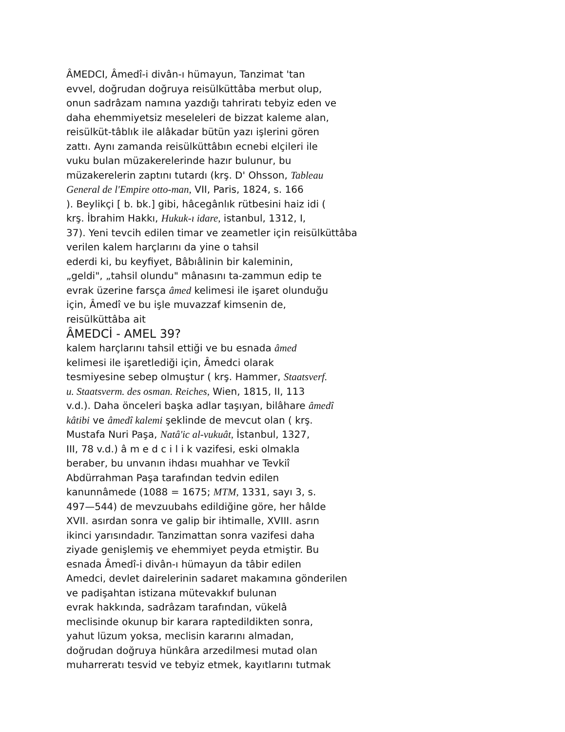ÂMEDCI, Âmedî-i divân-ı hümayun, Tanzimat 'tan
evvel, doğrudan doğruya reisülküttâba merbut olup,
onun sadrâzam namına yazdığı tahriratı tebyiz eden ve
daha ehemmiyetsiz meseleleri de bizzat kaleme alan,
reisülküt-tâblık ile alâkadar bütün yazı işlerini gören
zattı. Aynı zamanda reisülküttâbın ecnebi elçileri ile
vuku bulan müzakerelerinde hazır bulunur, bu
müzakerelerin zaptını tutardı (krş. D' Ohsson, Tableau
General de l'Empire otto-man, VII, Paris, 1824, s. 166
). Beylikçi [ b. bk.] gibi, hâcegânlık rütbesini haiz idi (
krş. İbrahim Hakkı, Hukuk-ı idare, istanbul, 1312, I,
37). Yeni tevcih edilen timar ve zeametler için reisülküttâba
verilen kalem harçlarını da yine o tahsil
ederdi ki, bu keyfiyet, Bâbıâlinin bir kaleminin,
„geldi", „tahsil olundu" mânasını ta-zammun edip te
evrak üzerine farsça âmed kelimesi ile işaret olunduğu
için, Âmedî ve bu işle muvazzaf kimsenin de,
reisülküttâba ait
ÂMEDCİ - AMEL 39?
kalem harçlarını tahsil ettiği ve bu esnada âmed
kelimesi ile işaretlediği için, Âmedci olarak
tesmiyesine sebep olmuştur ( krş. Hammer, Staatsverf.
u. Staatsverm. des osman. Reiches, Wien, 1815, II, 113
v.d.). Daha önceleri başka adlar taşıyan, bilâhare âmedî
kâtibi ve âmedî kalemi şeklinde de mevcut olan ( krş.
Mustafa Nuri Paşa, Natâ'ic al-vukuât, İstanbul, 1327,
III, 78 v.d.) â m e d c i l i k vazifesi, eski olmakla
beraber, bu unvanın ihdası muahhar ve Tevkiî
Abdürrahman Paşa tarafından tedvin edilen
kanunnâmede (1088 = 1675; MTM, 1331, sayı 3, s.
497—544) de mevzuubahs edildiğine göre, her hâlde
XVII. asırdan sonra ve galip bir ihtimalle, XVIII. asrın
ikinci yarısındadır. Tanzimattan sonra vazifesi daha
ziyade genişlemiş ve ehemmiyet peyda etmiştir. Bu
esnada Âmedî-i divân-ı hümayun da tâbir edilen
Amedci, devlet dairelerinin sadaret makamına gönderilen
ve padişahtan istizana mütevakkıf bulunan
evrak hakkında, sadrâzam tarafından, vükelâ
meclisinde okunup bir karara raptedildikten sonra,
yahut lüzum yoksa, meclisin kararını almadan,
doğrudan doğruya hünkâra arzedilmesi mutad olan
muharreratı tesvid ve tebyiz etmek, kayıtlarını tutmak